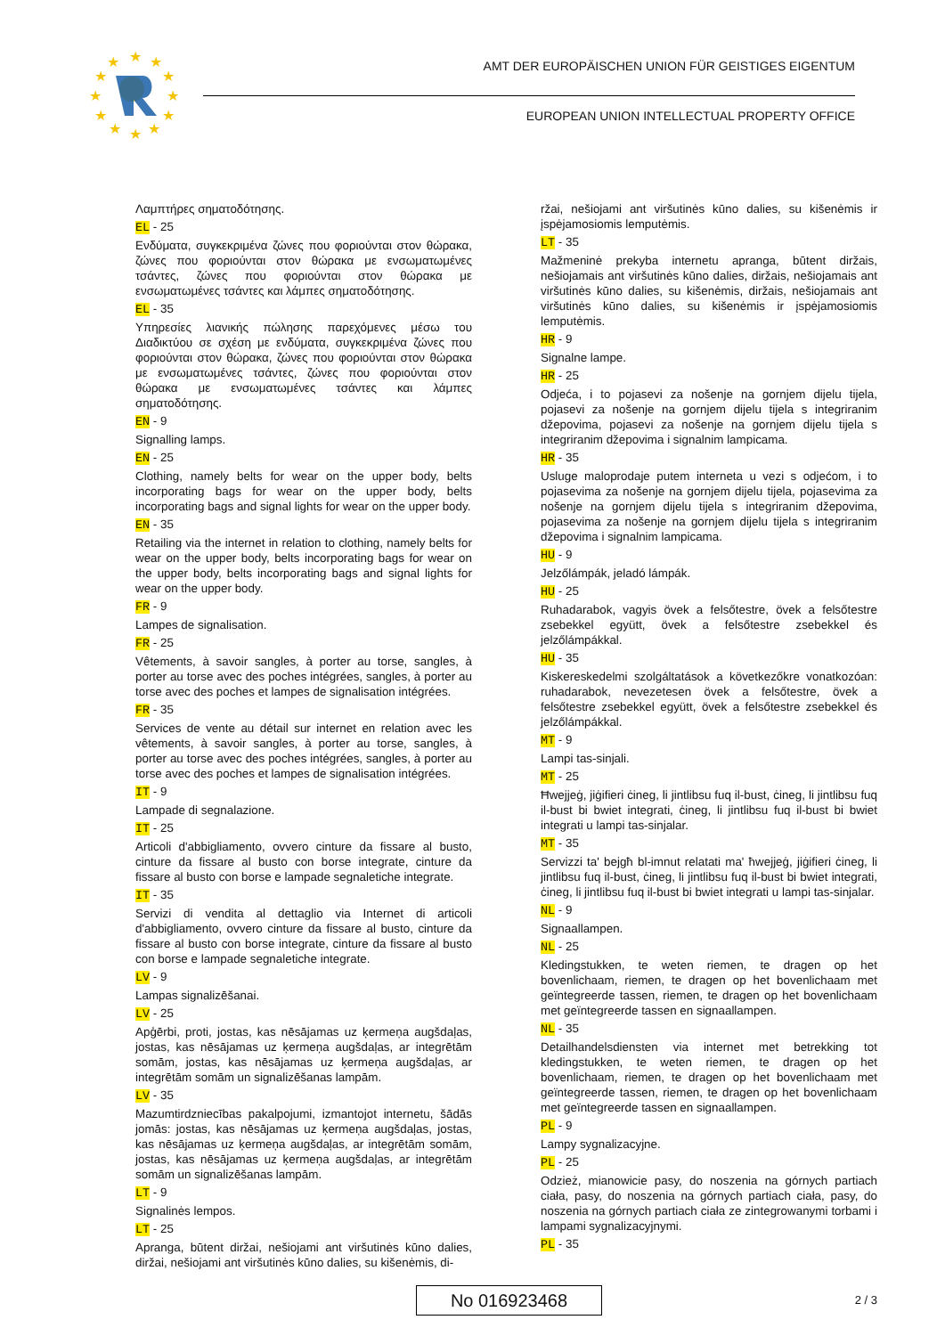★
★
★
★
★
★
★
★
★
★
★
★
AMT DER EUROPÄISCHEN UNION FÜR GEISTIGES EIGENTUM
EUROPEAN UNION INTELLECTUAL PROPERTY OFFICE
Λαμπτήρες σηματοδότησης.
EL - 25
Ενδύματα, συγκεκριμένα ζώνες που φοριούνται στον θώρακα, ζώνες που φοριούνται στον θώρακα με ενσωματωμένες τσάντες, ζώνες που φοριούνται στον θώρακα με ενσωματωμένες τσάντες και λάμπες σηματοδότησης.
EL - 35
Υπηρεσίες λιανικής πώλησης παρεχόμενες μέσω του Διαδικτύου σε σχέση με ενδύματα, συγκεκριμένα ζώνες που φοριούνται στον θώρακα, ζώνες που φοριούνται στον θώρακα με ενσωματωμένες τσάντες, ζώνες που φοριούνται στον θώρακα με ενσωματωμένες τσάντες και λάμπες σηματοδότησης.
EN - 9
Signalling lamps.
EN - 25
Clothing, namely belts for wear on the upper body, belts incorporating bags for wear on the upper body, belts incorporating bags and signal lights for wear on the upper body.
EN - 35
Retailing via the internet in relation to clothing, namely belts for wear on the upper body, belts incorporating bags for wear on the upper body, belts incorporating bags and signal lights for wear on the upper body.
FR - 9
Lampes de signalisation.
FR - 25
Vêtements, à savoir sangles, à porter au torse, sangles, à porter au torse avec des poches intégrées, sangles, à porter au torse avec des poches et lampes de signalisation intégrées.
FR - 35
Services de vente au détail sur internet en relation avec les vêtements, à savoir sangles, à porter au torse, sangles, à porter au torse avec des poches intégrées, sangles, à porter au torse avec des poches et lampes de signalisation intégrées.
IT - 9
Lampade di segnalazione.
IT - 25
Articoli d'abbigliamento, ovvero cinture da fissare al busto, cinture da fissare al busto con borse integrate, cinture da fissare al busto con borse e lampade segnaletiche integrate.
IT - 35
Servizi di vendita al dettaglio via Internet di articoli d'abbigliamento, ovvero cinture da fissare al busto, cinture da fissare al busto con borse integrate, cinture da fissare al busto con borse e lampade segnaletiche integrate.
LV - 9
Lampas signalizēšanai.
LV - 25
Apģērbi, proti, jostas, kas nēsājamas uz ķermeņa augšdaļas, jostas, kas nēsājamas uz ķermeņa augšdaļas, ar integrētām somām, jostas, kas nēsājamas uz ķermeņa augšdaļas, ar integrētām somām un signalizēšanas lampām.
LV - 35
Mazumtirdzniecības pakalpojumi, izmantojot internetu, šādās jomās: jostas, kas nēsājamas uz ķermeņa augšdaļas, jostas, kas nēsājamas uz ķermeņa augšdaļas, ar integrētām somām, jostas, kas nēsājamas uz ķermeņa augšdaļas, ar integrētām somām un signalizēšanas lampām.
LT - 9
Signalinės lempos.
LT - 25
Apranga, būtent diržai, nešiojami ant viršutinės kūno dalies, diržai, nešiojami ant viršutinės kūno dalies, su kišenėmis, di-
ržai, nešiojami ant viršutinės kūno dalies, su kišenėmis ir įspėjamosiomis lemputėmis.
LT - 35
Mažmeninė prekyba internetu apranga, būtent diržais, nešiojamais ant viršutinės kūno dalies, diržais, nešiojamais ant viršutinės kūno dalies, su kišenėmis, diržais, nešiojamais ant viršutinės kūno dalies, su kišenėmis ir įspėjamosiomis lemputėmis.
HR - 9
Signalne lampe.
HR - 25
Odjeća, i to pojasevi za nošenje na gornjem dijelu tijela, pojasevi za nošenje na gornjem dijelu tijela s integriranim džepovima, pojasevi za nošenje na gornjem dijelu tijela s integriranim džepovima i signalnim lampicama.
HR - 35
Usluge maloprodaje putem interneta u vezi s odjećom, i to pojasevima za nošenje na gornjem dijelu tijela, pojasevima za nošenje na gornjem dijelu tijela s integriranim džepovima, pojasevima za nošenje na gornjem dijelu tijela s integriranim džepovima i signalnim lampicama.
HU - 9
Jelzőlámpák, jeladó lámpák.
HU - 25
Ruhadarabok, vagyis övek a felsőtestre, övek a felsőtestre zsebekkel együtt, övek a felsőtestre zsebekkel és jelzőlámpákkal.
HU - 35
Kiskereskedelmi szolgáltatások a következőkre vonatkozóan: ruhadarabok, nevezetesen övek a felsőtestre, övek a felsőtestre zsebekkel együtt, övek a felsőtestre zsebekkel és jelzőlámpákkal.
MT - 9
Lampi tas-sinjali.
MT - 25
Ħwejjeġ, jiġifieri ċineg, li jintlibsu fuq il-bust, ċineg, li jintlibsu fuq il-bust bi bwiet integrati, ċineg, li jintlibsu fuq il-bust bi bwiet integrati u lampi tas-sinjalar.
MT - 35
Servizzi ta' bejgħ bl-imnut relatati ma' ħwejjeġ, jiġifieri ċineg, li jintlibsu fuq il-bust, ċineg, li jintlibsu fuq il-bust bi bwiet integrati, ċineg, li jintlibsu fuq il-bust bi bwiet integrati u lampi tas-sinjalar.
NL - 9
Signaallampen.
NL - 25
Kledingstukken, te weten riemen, te dragen op het bovenlichaam, riemen, te dragen op het bovenlichaam met geïntegreerde tassen, riemen, te dragen op het bovenlichaam met geïntegreerde tassen en signaallampen.
NL - 35
Detailhandelsdiensten via internet met betrekking tot kledingstukken, te weten riemen, te dragen op het bovenlichaam, riemen, te dragen op het bovenlichaam met geïntegreerde tassen, riemen, te dragen op het bovenlichaam met geïntegreerde tassen en signaallampen.
PL - 9
Lampy sygnalizacyjne.
PL - 25
Odzież, mianowicie pasy, do noszenia na górnych partiach ciała, pasy, do noszenia na górnych partiach ciała, pasy, do noszenia na górnych partiach ciała ze zintegrowanymi torbami i lampami sygnalizacyjnymi.
PL - 35
No 016923468 2 / 3